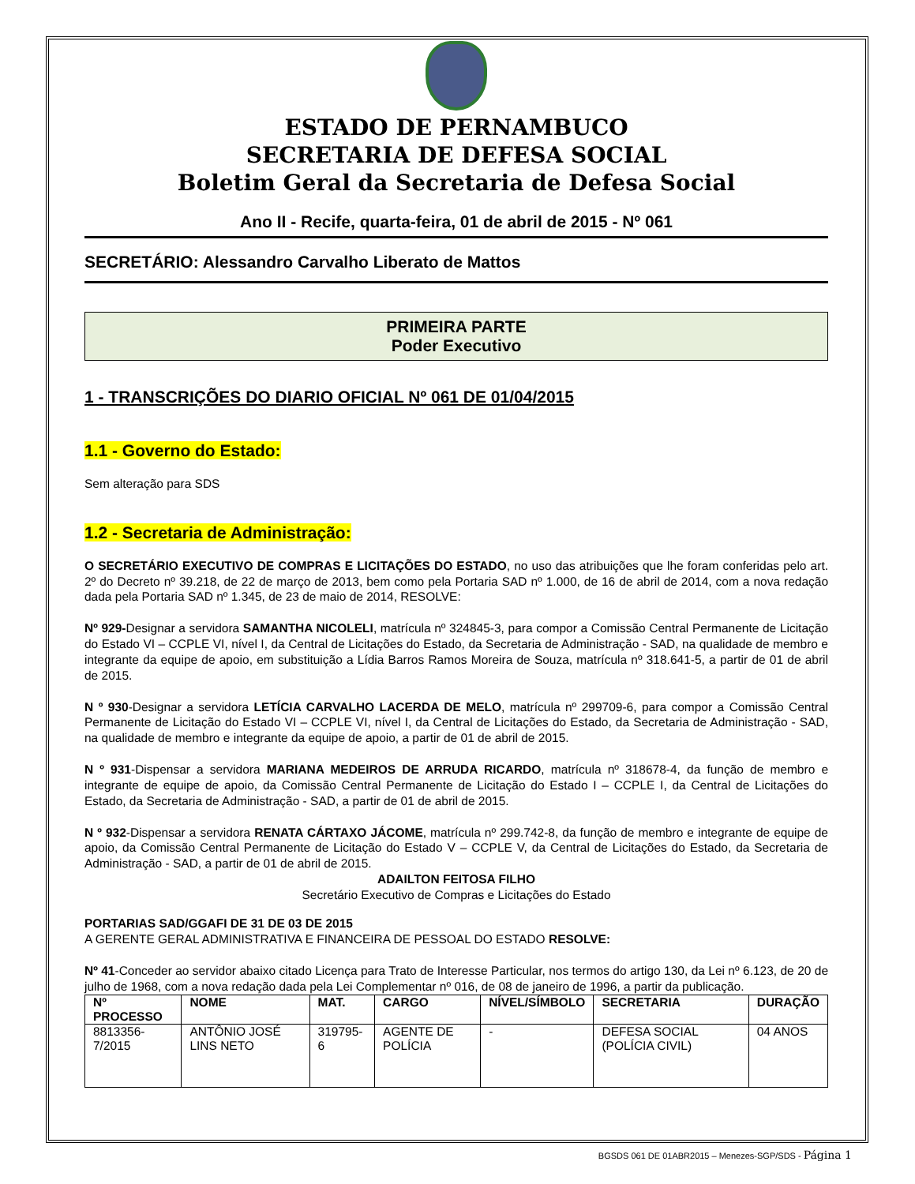ESTADO DE PERNAMBUCO
SECRETARIA DE DEFESA SOCIAL
Boletim Geral da Secretaria de Defesa Social
Ano II - Recife, quarta-feira, 01 de abril de 2015 - Nº 061
SECRETÁRIO: Alessandro Carvalho Liberato de Mattos
PRIMEIRA PARTE
Poder Executivo
1 - TRANSCRIÇÕES DO DIARIO OFICIAL Nº 061 DE 01/04/2015
1.1 - Governo do Estado:
Sem alteração para SDS
1.2 - Secretaria de Administração:
O SECRETÁRIO EXECUTIVO DE COMPRAS E LICITAÇÕES DO ESTADO, no uso das atribuições que lhe foram conferidas pelo art. 2º do Decreto nº 39.218, de 22 de março de 2013, bem como pela Portaria SAD nº 1.000, de 16 de abril de 2014, com a nova redação dada pela Portaria SAD nº 1.345, de 23 de maio de 2014, RESOLVE:
Nº 929-Designar a servidora SAMANTHA NICOLELI, matrícula nº 324845-3, para compor a Comissão Central Permanente de Licitação do Estado VI – CCPLE VI, nível I, da Central de Licitações do Estado, da Secretaria de Administração - SAD, na qualidade de membro e integrante da equipe de apoio, em substituição a Lídia Barros Ramos Moreira de Souza, matrícula nº 318.641-5, a partir de 01 de abril de 2015.
N º 930-Designar a servidora LETÍCIA CARVALHO LACERDA DE MELO, matrícula nº 299709-6, para compor a Comissão Central Permanente de Licitação do Estado VI – CCPLE VI, nível I, da Central de Licitações do Estado, da Secretaria de Administração - SAD, na qualidade de membro e integrante da equipe de apoio, a partir de 01 de abril de 2015.
N º 931-Dispensar a servidora MARIANA MEDEIROS DE ARRUDA RICARDO, matrícula nº 318678-4, da função de membro e integrante de equipe de apoio, da Comissão Central Permanente de Licitação do Estado I – CCPLE I, da Central de Licitações do Estado, da Secretaria de Administração - SAD, a partir de 01 de abril de 2015.
N º 932-Dispensar a servidora RENATA CÁRTAXO JÁCOME, matrícula nº 299.742-8, da função de membro e integrante de equipe de apoio, da Comissão Central Permanente de Licitação do Estado V – CCPLE V, da Central de Licitações do Estado, da Secretaria de Administração - SAD, a partir de 01 de abril de 2015.
ADAILTON FEITOSA FILHO
Secretário Executivo de Compras e Licitações do Estado
PORTARIAS SAD/GGAFI DE 31 DE 03 DE 2015
A GERENTE GERAL ADMINISTRATIVA E FINANCEIRA DE PESSOAL DO ESTADO RESOLVE:
Nº 41-Conceder ao servidor abaixo citado Licença para Trato de Interesse Particular, nos termos do artigo 130, da Lei nº 6.123, de 20 de julho de 1968, com a nova redação dada pela Lei Complementar nº 016, de 08 de janeiro de 1996, a partir da publicação.
| Nº PROCESSO | NOME | MAT. | CARGO | NÍVEL/SÍMBOLO | SECRETARIA | DURAÇÃO |
| --- | --- | --- | --- | --- | --- | --- |
| 8813356-7/2015 | ANTÔNIO JOSÉ LINS NETO | 319795-6 | AGENTE DE POLÍCIA | - | DEFESA SOCIAL (POLÍCIA CIVIL) | 04 ANOS |
BGSDS 061 DE 01ABR2015 – Menezes-SGP/SDS - Página 1